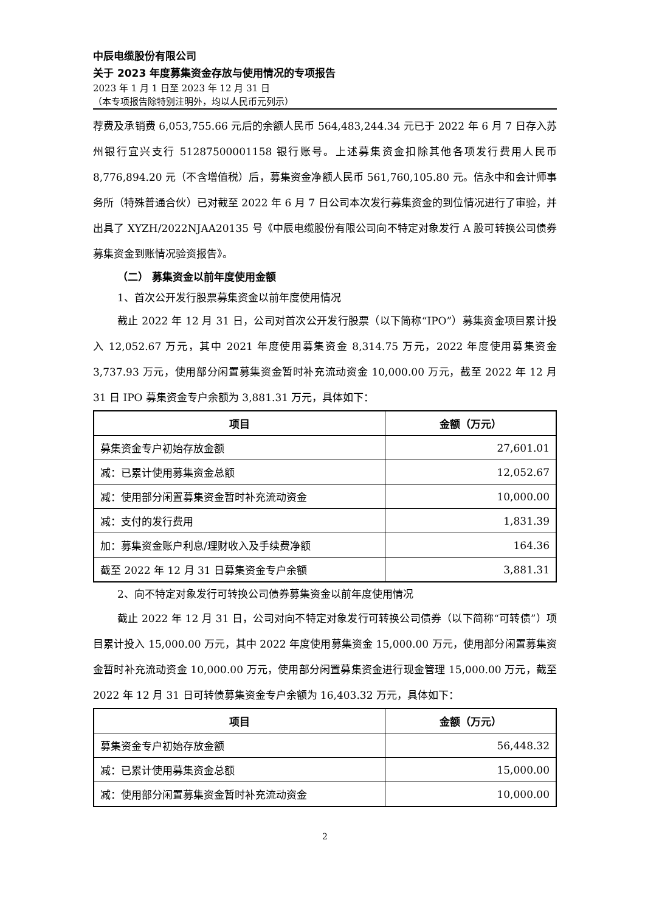中辰电缆股份有限公司
关于 2023 年度募集资金存放与使用情况的专项报告
2023 年 1 月 1 日至 2023 年 12 月 31 日
（本专项报告除特别注明外，均以人民币元列示）
荐费及承销费 6,053,755.66 元后的余额人民币 564,483,244.34 元已于 2022 年 6 月 7 日存入苏州银行宜兴支行 51287500001158 银行账号。上述募集资金扣除其他各项发行费用人民币 8,776,894.20 元（不含增值税）后，募集资金净额人民币 561,760,105.80 元。信永中和会计师事务所（特殊普通合伙）已对截至 2022 年 6 月 7 日公司本次发行募集资金的到位情况进行了审验，并出具了 XYZH/2022NJAA20135 号《中辰电缆股份有限公司向不特定对象发行 A 股可转换公司债券募集资金到账情况验资报告》。
（二） 募集资金以前年度使用金额
1、首次公开发行股票募集资金以前年度使用情况
截止 2022 年 12 月 31 日，公司对首次公开发行股票（以下简称“IPO”）募集资金项目累计投入 12,052.67 万元，其中 2021 年度使用募集资金 8,314.75 万元，2022 年度使用募集资金 3,737.93 万元，使用部分闲置募集资金暂时补充流动资金 10,000.00 万元，截至 2022 年 12 月 31 日 IPO 募集资金专户余额为 3,881.31 万元，具体如下：
| 项目 | 金额（万元） |
| --- | --- |
| 募集资金专户初始存放金额 | 27,601.01 |
| 减：已累计使用募集资金总额 | 12,052.67 |
| 减：使用部分闲置募集资金暂时补充流动资金 | 10,000.00 |
| 减：支付的发行费用 | 1,831.39 |
| 加：募集资金账户利息/理财收入及手续费净额 | 164.36 |
| 截至 2022 年 12 月 31 日募集资金专户余额 | 3,881.31 |
2、向不特定对象发行可转换公司债券募集资金以前年度使用情况
截止 2022 年 12 月 31 日，公司对向不特定对象发行可转换公司债券（以下简称“可转债”）项目累计投入 15,000.00 万元，其中 2022 年度使用募集资金 15,000.00 万元，使用部分闲置募集资金暂时补充流动资金 10,000.00 万元，使用部分闲置募集资金进行现金管理 15,000.00 万元，截至 2022 年 12 月 31 日可转债募集资金专户余额为 16,403.32 万元，具体如下：
| 项目 | 金额（万元） |
| --- | --- |
| 募集资金专户初始存放金额 | 56,448.32 |
| 减：已累计使用募集资金总额 | 15,000.00 |
| 减：使用部分闲置募集资金暂时补充流动资金 | 10,000.00 |
2